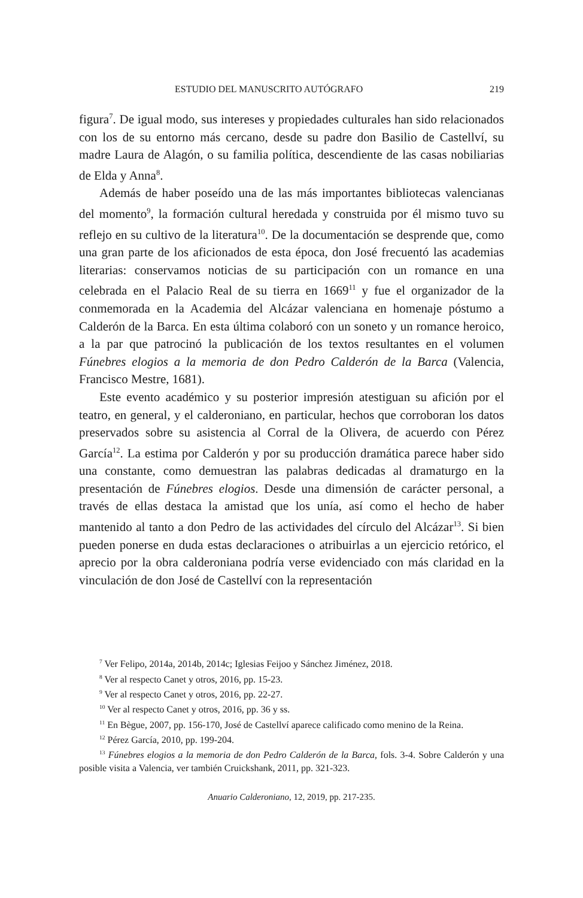ESTUDIO DEL MANUSCRITO AUTÓGRAFO 219
figura<sup>7</sup>. De igual modo, sus intereses y propiedades culturales han sido relacionados con los de su entorno más cercano, desde su padre don Basilio de Castellví, su madre Laura de Alagón, o su familia política, descendiente de las casas nobiliarias de Elda y Anna<sup>8</sup>.
Además de haber poseído una de las más importantes bibliotecas valencianas del momento<sup>9</sup>, la formación cultural heredada y construida por él mismo tuvo su reflejo en su cultivo de la literatura<sup>10</sup>. De la documentación se desprende que, como una gran parte de los aficionados de esta época, don José frecuentó las academias literarias: conservamos noticias de su participación con un romance en una celebrada en el Palacio Real de su tierra en 1669<sup>11</sup> y fue el organizador de la conmemorada en la Academia del Alcázar valenciana en homenaje póstumo a Calderón de la Barca. En esta última colaboró con un soneto y un romance heroico, a la par que patrocinó la publicación de los textos resultantes en el volumen Fúnebres elogios a la memoria de don Pedro Calderón de la Barca (Valencia, Francisco Mestre, 1681).
Este evento académico y su posterior impresión atestiguan su afición por el teatro, en general, y el calderoniano, en particular, hechos que corroboran los datos preservados sobre su asistencia al Corral de la Olivera, de acuerdo con Pérez García<sup>12</sup>. La estima por Calderón y por su producción dramática parece haber sido una constante, como demuestran las palabras dedicadas al dramaturgo en la presentación de Fúnebres elogios. Desde una dimensión de carácter personal, a través de ellas destaca la amistad que los unía, así como el hecho de haber mantenido al tanto a don Pedro de las actividades del círculo del Alcázar<sup>13</sup>. Si bien pueden ponerse en duda estas declaraciones o atribuirlas a un ejercicio retórico, el aprecio por la obra calderoniana podría verse evidenciado con más claridad en la vinculación de don José de Castellví con la representación
<sup>7</sup> Ver Felipo, 2014a, 2014b, 2014c; Iglesias Feijoo y Sánchez Jiménez, 2018.
<sup>8</sup> Ver al respecto Canet y otros, 2016, pp. 15-23.
<sup>9</sup> Ver al respecto Canet y otros, 2016, pp. 22-27.
<sup>10</sup> Ver al respecto Canet y otros, 2016, pp. 36 y ss.
<sup>11</sup> En Bègue, 2007, pp. 156-170, José de Castellví aparece calificado como menino de la Reina.
<sup>12</sup> Pérez García, 2010, pp. 199-204.
<sup>13</sup> Fúnebres elogios a la memoria de don Pedro Calderón de la Barca, fols. 3-4. Sobre Calderón y una posible visita a Valencia, ver también Cruickshank, 2011, pp. 321-323.
Anuario Calderoniano, 12, 2019, pp. 217-235.